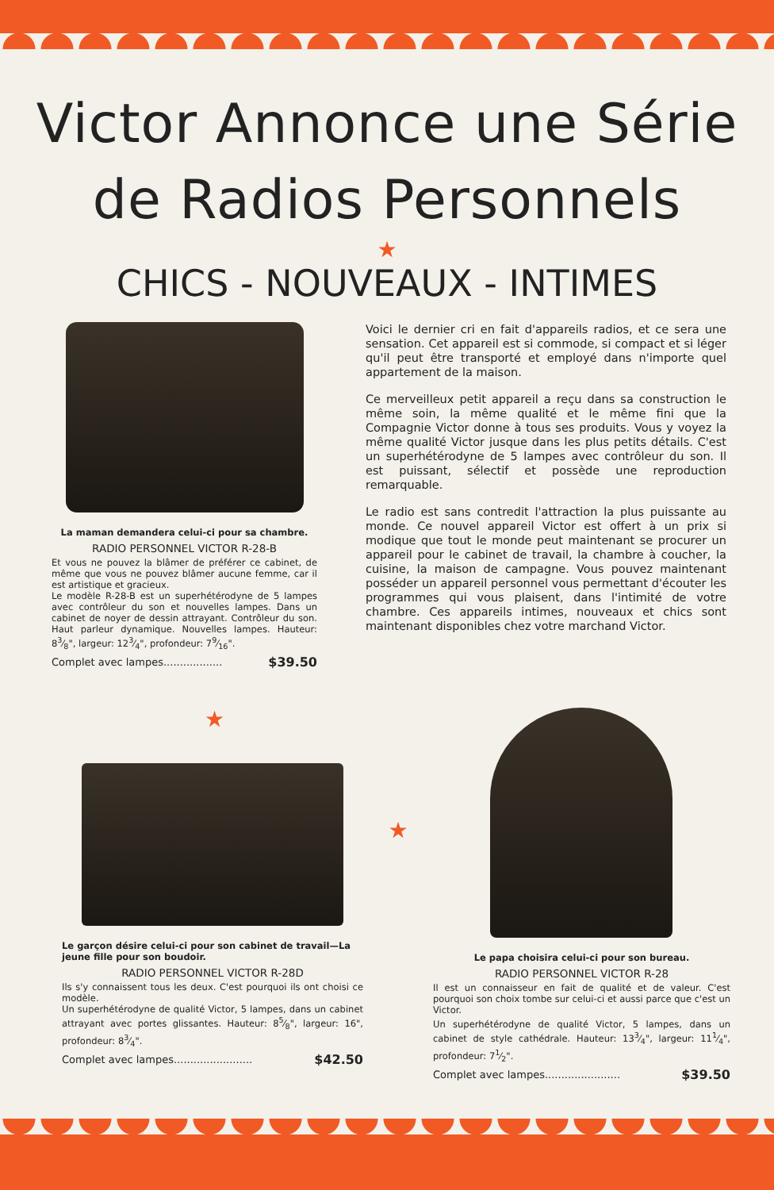Victor Annonce une Série
de Radios Personnels
★
CHICS - NOUVEAUX - INTIMES
La maman demandera celui-ci pour sa chambre.
RADIO PERSONNEL VICTOR R-28-B
Et vous ne pouvez la blâmer de préférer ce cabinet, de même que vous ne pouvez blâmer aucune femme, car il est artistique et gracieux.
Le modèle R-28-B est un superhétérodyne de 5 lampes avec contrôleur du son et nouvelles lampes. Dans un cabinet de noyer de dessin attrayant. Contrôleur du son. Haut parleur dynamique. Nouvelles lampes. Hauteur: 83⁄8", largeur: 123⁄4", profondeur: 79⁄16".
Complet avec lampes.................. $39.50
Voici le dernier cri en fait d'appareils radios, et ce sera une sensation. Cet appareil est si commode, si compact et si léger qu'il peut être transporté et employé dans n'importe quel appartement de la maison.
Ce merveilleux petit appareil a reçu dans sa construction le même soin, la même qualité et le même fini que la Compagnie Victor donne à tous ses produits. Vous y voyez la même qualité Victor jusque dans les plus petits détails. C'est un superhétérodyne de 5 lampes avec contrôleur du son. Il est puissant, sélectif et possède une reproduction remarquable.
Le radio est sans contredit l'attraction la plus puissante au monde. Ce nouvel appareil Victor est offert à un prix si modique que tout le monde peut maintenant se procurer un appareil pour le cabinet de travail, la chambre à coucher, la cuisine, la maison de campagne. Vous pouvez maintenant posséder un appareil personnel vous permettant d'écouter les programmes qui vous plaisent, dans l'intimité de votre chambre. Ces appareils intimes, nouveaux et chics sont maintenant disponibles chez votre marchand Victor.
★
Le garçon désire celui-ci pour son cabinet de travail—La jeune fille pour son boudoir.
RADIO PERSONNEL VICTOR R-28D
Ils s'y connaissent tous les deux. C'est pourquoi ils ont choisi ce modèle.
Un superhétérodyne de qualité Victor, 5 lampes, dans un cabinet attrayant avec portes glissantes. Hauteur: 85⁄8", largeur: 16", profondeur: 83⁄4".
Complet avec lampes........................ $42.50
★
Le papa choisira celui-ci pour son bureau.
RADIO PERSONNEL VICTOR R-28
Il est un connaisseur en fait de qualité et de valeur. C'est pourquoi son choix tombe sur celui-ci et aussi parce que c'est un Victor.
Un superhétérodyne de qualité Victor, 5 lampes, dans un cabinet de style cathédrale. Hauteur: 133⁄4", largeur: 111⁄4", profondeur: 71⁄2".
Complet avec lampes....................... $39.50